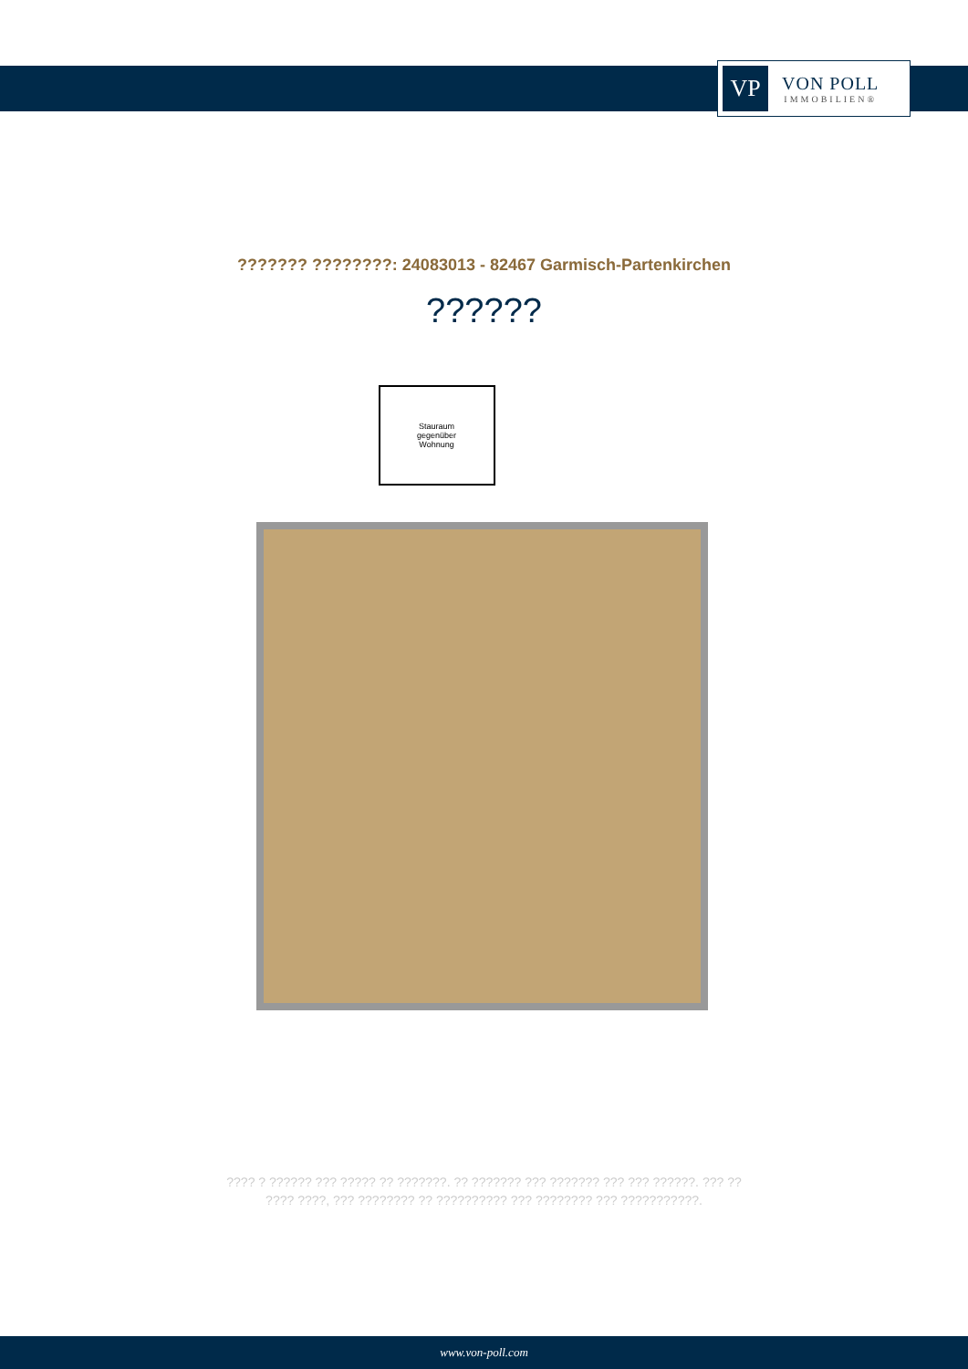VP
VON POLL
IMMOBILIEN®
??????? ????????: 24083013 - 82467 Garmisch-Partenkirchen
??????
Stauraum
gegenüber
Wohnung
???? ? ?????? ??? ????? ?? ???????. ?? ??????? ??? ??????? ??? ??? ??????. ??? ??
???? ????, ??? ???????? ?? ?????????? ??? ???????? ??? ???????????.
www.von-poll.com